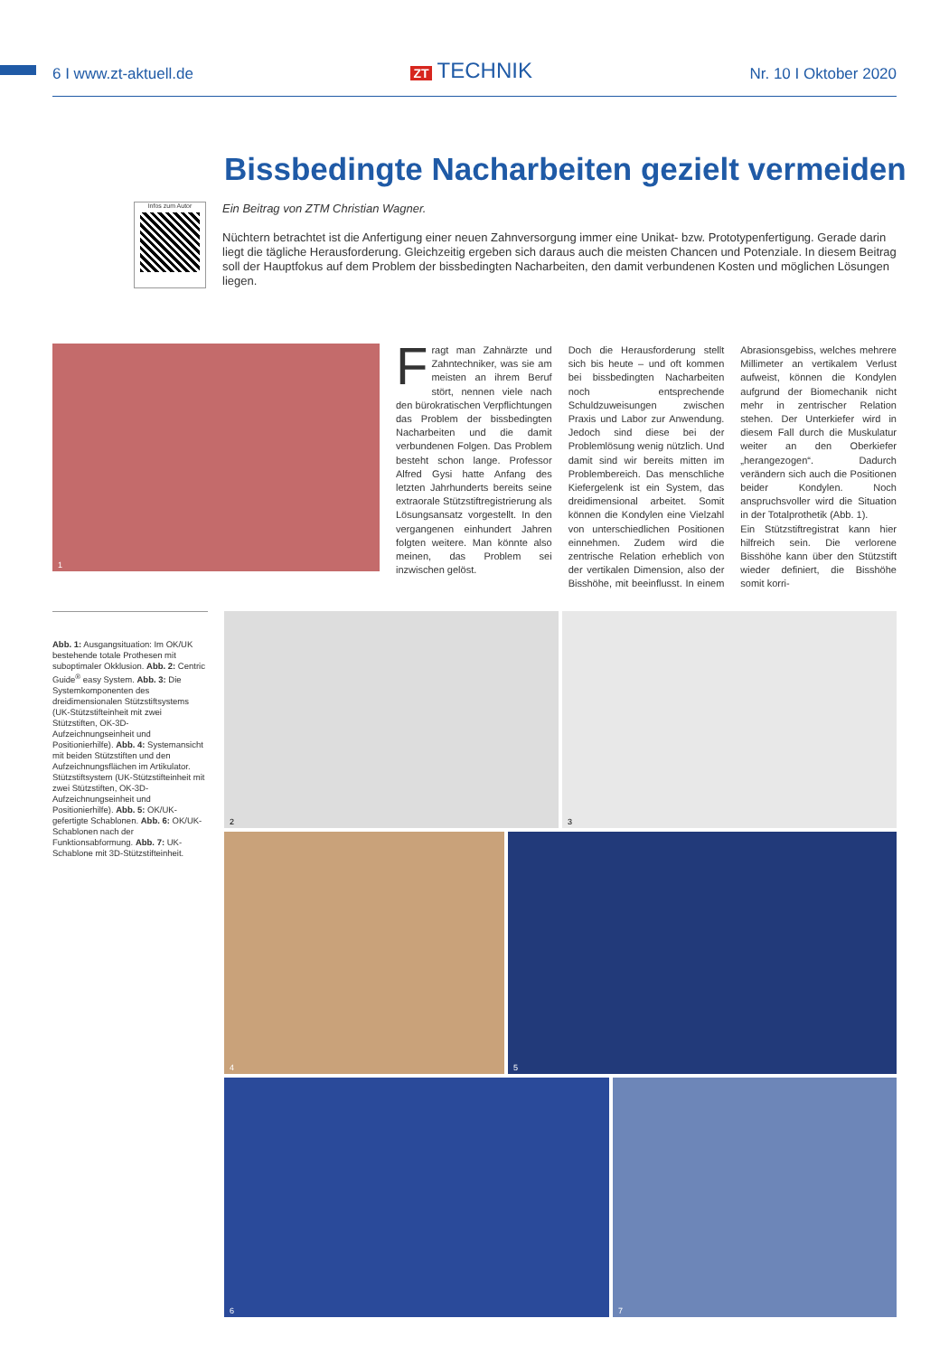6 I www.zt-aktuell.de ZT TECHNIK Nr. 10 I Oktober 2020
Bissbedingte Nacharbeiten gezielt vermeiden
Infos zum Autor
Ein Beitrag von ZTM Christian Wagner.
Nüchtern betrachtet ist die Anfertigung einer neuen Zahnversorgung immer eine Unikat- bzw. Prototypenfertigung. Gerade darin liegt die tägliche Herausforderung. Gleichzeitig ergeben sich daraus auch die meisten Chancen und Potenziale. In diesem Beitrag soll der Hauptfokus auf dem Problem der bissbedingten Nacharbeiten, den damit verbundenen Kosten und möglichen Lösungen liegen.
1
Fragt man Zahnärzte und Zahntechniker, was sie am meisten an ihrem Beruf stört, nennen viele nach den bürokratischen Verpflichtungen das Problem der bissbedingten Nacharbeiten und die damit verbundenen Folgen. Das Problem besteht schon lange. Professor Alfred Gysi hatte Anfang des letzten Jahrhunderts bereits seine extraorale Stützstiftregistrierung als Lösungsansatz vorgestellt. In den vergangenen einhundert Jahren folgten weitere. Man könnte also meinen, das Problem sei inzwischen gelöst.
Doch die Herausforderung stellt sich bis heute – und oft kommen bei bissbedingten Nacharbeiten noch entsprechende Schuldzuweisungen zwischen Praxis und Labor zur Anwendung. Jedoch sind diese bei der Problemlösung wenig nützlich. Und damit sind wir bereits mitten im Problembereich. Das menschliche Kiefergelenk ist ein System, das dreidimensional arbeitet. Somit können die Kondylen eine Vielzahl von unterschiedlichen Positionen einnehmen. Zudem wird die zentrische Relation erheblich von der vertikalen Dimension, also der Bisshöhe, mit beeinflusst. In einem Abrasionsgebiss, welches mehrere Millimeter an vertikalem Verlust aufweist, können die Kondylen aufgrund der Biomechanik nicht mehr in zentrischer Relation stehen. Der Unterkiefer wird in diesem Fall durch die Muskulatur weiter an den Oberkiefer „herangezogen“. Dadurch verändern sich auch die Positionen beider Kondylen. Noch anspruchsvoller wird die Situation in der Totalprothetik (Abb. 1).
Ein Stützstiftregistrat kann hier hilfreich sein. Die verlorene Bisshöhe kann über den Stützstift wieder definiert, die Bisshöhe somit korri-
Abb. 1: Ausgangsituation: Im OK/UK bestehende totale Prothesen mit suboptimaler Okklusion. Abb. 2: Centric Guide<sup>®</sup> easy System. Abb. 3: Die Systemkomponenten des dreidimensionalen Stützstiftsystems (UK-Stützstifteinheit mit zwei Stützstiften, OK-3D-Aufzeichnungseinheit und Positionierhilfe). Abb. 4: Systemansicht mit beiden Stützstiften und den Aufzeichnungsflächen im Artikulator. Stützstiftsystem (UK-Stützstifteinheit mit zwei Stützstiften, OK-3D-Aufzeichnungseinheit und Positionierhilfe). Abb. 5: OK/UK-gefertigte Schablonen. Abb. 6: OK/UK-Schablonen nach der Funktionsabformung. Abb. 7: UK-Schablone mit 3D-Stützstifteinheit.
2
3
4
5
6
7